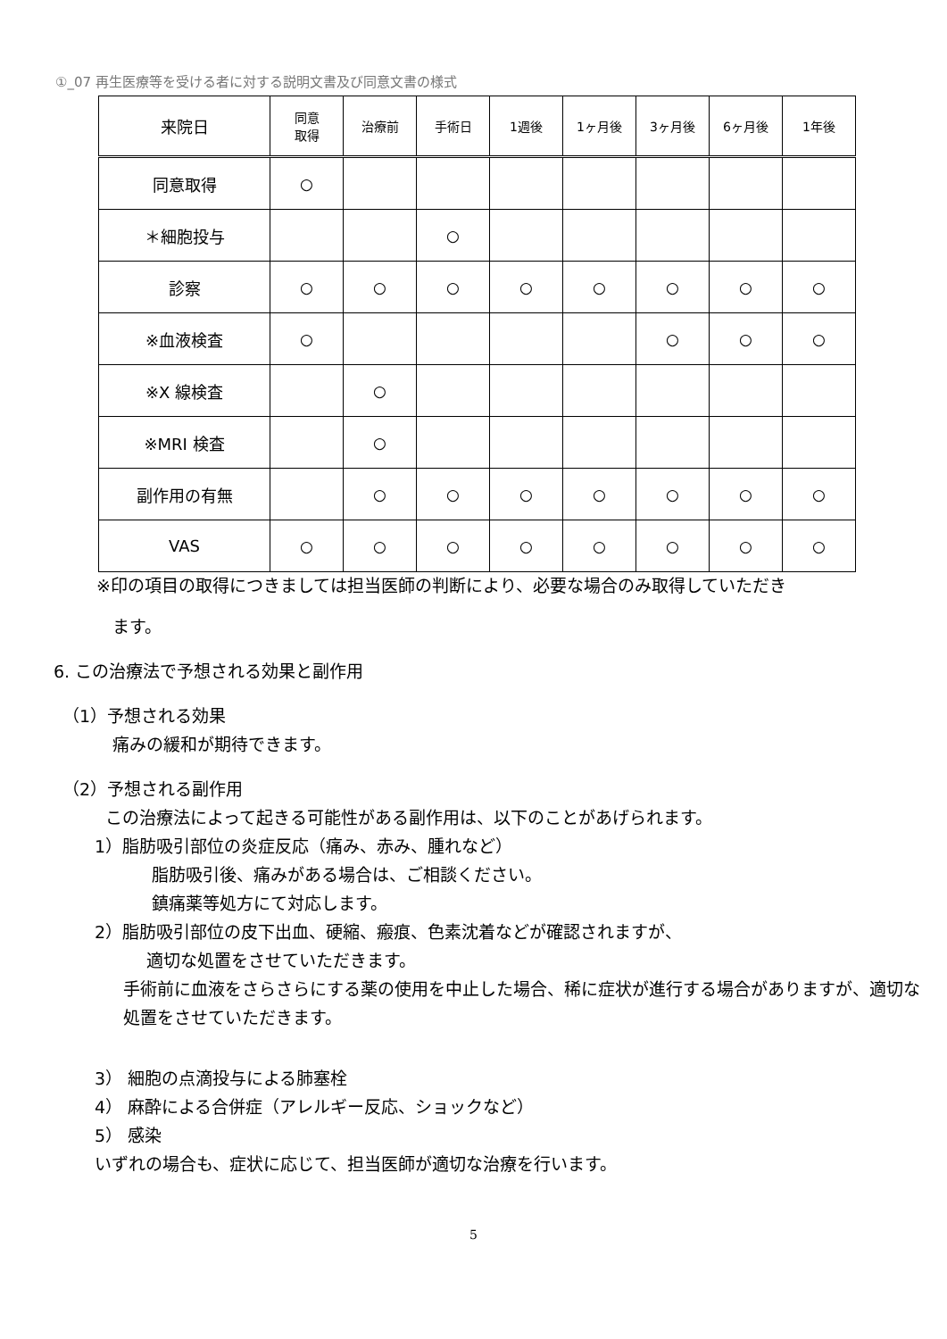①_07 再生医療等を受ける者に対する説明文書及び同意文書の様式
| 来院日 | 同意 取得 | 治療前 | 手術日 | 1週後 | 1ヶ月後 | 3ヶ月後 | 6ヶ月後 | 1年後 |
| --- | --- | --- | --- | --- | --- | --- | --- | --- |
| 同意取得 | ○ | | | | | | | |
| ＊細胞投与 | | | ○ | | | | | |
| 診察 | ○ | ○ | ○ | ○ | ○ | ○ | ○ | ○ |
| ※血液検査 | ○ | | | | | ○ | ○ | ○ |
| ※X 線検査 | | ○ | | | | | | |
| ※MRI 検査 | | ○ | | | | | | |
| 副作用の有無 | | ○ | ○ | ○ | ○ | ○ | ○ | ○ |
| VAS | ○ | ○ | ○ | ○ | ○ | ○ | ○ | ○ |
※印の項目の取得につきましては担当医師の判断により、必要な場合のみ取得していただき
ます。
6. この治療法で予想される効果と副作用
（1）予想される効果
痛みの緩和が期待できます。
（2）予想される副作用
この治療法によって起きる可能性がある副作用は、以下のことがあげられます。
1）脂肪吸引部位の炎症反応（痛み、赤み、腫れなど）
脂肪吸引後、痛みがある場合は、ご相談ください。
鎮痛薬等処方にて対応します。
2）脂肪吸引部位の皮下出血、硬縮、瘢痕、色素沈着などが確認されますが、
適切な処置をさせていただきます。
手術前に血液をさらさらにする薬の使用を中止した場合、稀に症状が進行する場合がありますが、適切な処置をさせていただきます。
3） 細胞の点滴投与による肺塞栓
4） 麻酔による合併症（アレルギー反応、ショックなど）
5） 感染
いずれの場合も、症状に応じて、担当医師が適切な治療を行います。
5